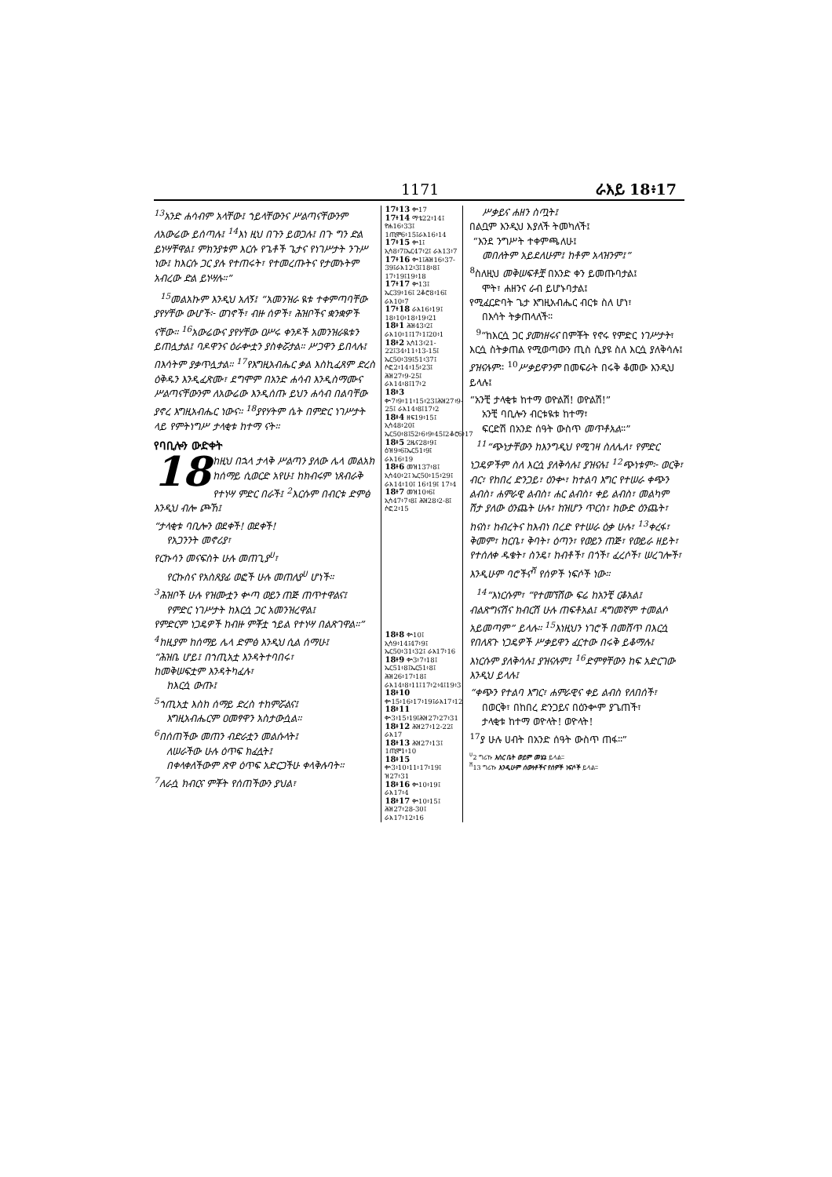1171 ራእይ 18፥17
<sup>13</sup> አንድ ሐሳብም አላቸው፤ ኀይላቸውንና ሥልጣናቸውንም ለአውሬው ይሰጣሉ፤ <sup>14</sup>እነ ዚህ በጉን ይወጋሉ፤ በጉ ግን ድል ይነሣቸዋል፤ ምክንያቱም እርሱ የጌቶች ጌታና የነገሥታት ንጉሥ ነው፤ ከእርሱ ጋር ያሉ የተጠሩት፣ የተመረጡትና የታመኑትም አብረው ድል ይነሣሉ።”
<sup>15</sup> መልአኩም እንዲህ አለኝ፤ “አመንዝራ ዪቱ ተቀምጣባቸው ያየሃቸው ውሆች፦ ወገኖች፣ ብዙ ሰዎች፣ ሕዝቦችና ቋንቋዎች ናቸው። <sup>16</sup>አውሬውና ያየሃቸው ዐሥሩ ቀንዶች አመንዝራዪቱን ይጠሏታል፤ ባዶዋንና ዕራቍቷን ያስቀሯታል። ሥጋዋን ይበላሉ፤ በእሳትም ያቃጥሏታል። <sup>17</sup>የእግዚአብሔር ቃል እስኪፈጸም ድረስ ዕቅዱን እንዲፈጽሙ፣ ደግሞም በአንድ ሐሳብ እንዲስማሙና ሥልጣናቸውንም ለአውሬው እንዲሰጡ ይህን ሐሳብ በልባቸው ያኖረ እግዚአብሔር ነውና። <sup>18</sup>ያየሃትም ሴት በምድር ነገሥታት ላይ የምትነግሥ ታላቂቱ ከተማ ናት።
የባቢሎን ውድቀት
18 ከዚህ በኋላ ታላቅ ሥልጣን ያለው ሌላ መልአክ ከሰማይ ሲወርድ አየሁ፤ ከክብሩም ነጸብራቅ የተነሣ ምድር በራች፤ <sup>2</sup>እርሱም በብርቱ ድምፅ እንዲህ ብሎ ጮኸ፤
“ታላቂቱ ባቢሎን ወደቀች! ወደቀች!
የአጋንንት መኖሪያ፣
የርኩሳን መናፍስት ሁሉ መጠጊያ<sup>ሀ</sup>፣
የርኩስና የአስጸያፊ ወፎች ሁሉ መጠለያ<sup>ሀ</sup> ሆነች።
<sup>3</sup> ሕዝቦች ሁሉ የዝሙቷን ቍጣ ወይን ጠጅ ጠጥተዋልና፤
የምድር ነገሥታት ከእርሷ ጋር አመንዝረዋል፤
የምድርም ነጋዴዎች ከብዙ ምቾቷ ኀይል የተነሣ በልጽገዋል።”
<sup>4</sup> ከዚያም ከሰማይ ሌላ ድምፅ እንዲህ ሲል ሰማሁ፤
“ሕዝቤ ሆይ፤ በኀጢአቷ እንዳትተባበሩ፣
ከመቅሠፍቷም እንዳትካፈሉ፣
ከእርሷ ውጡ፤
<sup>5</sup> ኀጢአቷ እስከ ሰማይ ድረስ ተከምሯልና፤
እግዚአብሔርም ዐመፃዋን አስታውሷል።
<sup>6</sup> በሰጠችው መጠን ብድራቷን መልሱላት፤
ለሠራችው ሁሉ ዕጥፍ ክፈሏት፤
በቀላቀለችውም ጽዋ ዕጥፍ አድርጋችሁ ቀላቅሉባት።
<sup>7</sup> ለራሷ ክብርና ምቾት የሰጠችውን ያህል፣
17፥13 ቍ17
17፥14 ማቴ22፥14፤ ዮሐ16፥33፤ 1ጢሞ6፥15፤ራእ16፥14
17፥15 ቍ1፤ ኢሳ8፥7፤ኤር47፥2፤ ራእ13፥7
17፥16 ቍ1፤ሕዝ16፥37-39፤ራእ12፥3፤18፥8፤ 17፥19፤19፥18
17፥17 ቍ13፤ ኤር39፥16፤ 2ቆሮ8፥16፤ ራእ10፥7
17፥18 ራእ16፥19፤ 18፥10፥18፥19፥21
18፥1 ሕዝ43፥2፤ ራእ10፥1፤17፥1፤20፥1
18፥2 ኢሳ13፥21-22፤34፥11፥13-15፤ ኤር50፥39፤51፥37፤ ሶፎ2፥14፥15፥23፤ ሕዝ27፥9-25፤ ራእ14፥8፤17፥2
18፥3 ቍ7፥9፥11፥15፥23፤ሕዝ27፥9-25፤ ራእ14፥8፤17፥2
18፥4 ዘፍ19፥15፤ ኢሳ48፥20፤ ኤር50፥8፤52፥6፥9፥45፤2ቆሮ6፥17
18፥5 2ዜና28፥9፤ ዕዝ9፥6፤ኤር51፥9፤ ራእ16፥19
18፥6 መዝ137፥8፤ ኢሳ40፥2፤ ኤር50፥15፥29፤ ራእ14፥10፤ 16፥19፤ 17፥4
18፥7 መዝ10፥6፤ ኢሳ47፥7፥8፤ ሕዝ28፥2-8፤ ሶፎ2፥15
18፥8 ቍ10፤ ኢሳ9፥14፤47፥9፤ ኤር50፥31፥32፤ ራእ17፥16
18፥9 ቍ3፥7፥18፤ ኤር51፥8፤ኤር51፥8፤ ሕዝ26፥17፥18፤ ራእ14፥8፥11፤17፥2፥4፤19፥3
18፥10 ቍ15፥16፥17፥19፤ራእ17፥12
18፥11 ቍ3፥15፥19፤ሕዝ27፥27፥31
18፥12 ሕዝ27፥12-22፤ ራእ17
18፥13 ሕዝ27፥13፤ 1ጢሞ1፥10
18፥15 ቍ3፥10፥11፥17፥19፤ ዝ27፥31
18፥16 ቍ10፥19፤ ራእ17፥4
18፥17 ቍ10፥15፤ ሕዝ27፥28-30፤ ራእ17፥12፥16
ሥቃይና ሐዘን ስጧት፤
በልቧም እንዲህ እያለች ትመካለች፤
“እንደ ንግሥት ተቀምጫለሁ፤
መበለትም አይደለሁም፤ ከቶም አላዝንም፤”
<sup>8</sup> ስለዚህ መቅሠፍቶቿ በአንድ ቀን ይመጡባታል፤
ሞት፣ ሐዘንና ራብ ይሆኑባታል፤
የሚፈርድባት ጌታ እግዚአብሔር ብርቱ ስለ ሆነ፣
በእሳት ትቃጠላለች።
<sup>9</sup> “ከእርሷ ጋር ያመነዘሩና በምቾት የኖሩ የምድር ነገሥታት፣ እርሷ ስትቃጠል የሚወጣውን ጢስ ሲያዩ ስለ እርሷ ያለቅሳሉ፤ ያዝናሉም። <sup>10</sup>ሥቃይዋንም በመፍራት በሩቅ ቆመው እንዲህ ይላሉ፤
“አንቺ ታላቂቱ ከተማ ወዮልሽ! ወዮልሽ!”
አንቺ ባቢሎን ብርቱዪቱ ከተማ፣
ፍርድሽ በአንድ ሰዓት ውስጥ መጥቶአል።”
<sup>11</sup> “ጭነታቸውን ከእንግዲህ የሚገዛ ስለሌለ፣ የምድር ነጋዴዎችም ስለ እርሷ ያለቅሳሉ፤ ያዝናሉ፤ <sup>12</sup>ጭነቱም፦ ወርቅ፣ ብር፣ የከበረ ድንጋይ፣ ዕንቍ፣ ከተልባ እግር የተሠራ ቀጭን ልብስ፣ ሐምራዊ ልብስ፣ ሐር ልብስ፣ ቀይ ልብስ፣ መልካም ሽታ ያለው ዕንጨት ሁሉ፣ ከዝሆን ጥርስ፣ ከውድ ዕንጨት፣ ከናስ፣ ከብረትና ከእብነ በረድ የተሠራ ዕቃ ሁሉ፣ <sup>13</sup>ቀረፋ፣ ቅመም፣ ከርቤ፣ ቅባት፣ ዕጣን፣ የወይን ጠጅ፣ የወይራ ዘይት፣ የተሰለቀ ዱቄት፣ ስንዴ፣ ከብቶች፣ በጎች፣ ፈረሶች፣ ሠረገሎች፣ እንዲሁም ባሮችና<sup>ሸ</sup> የሰዎች ነፍሶች ነው።
<sup>14</sup> “እነርሱም፣ “የተመኘሽው ፍሬ ከአንቺ ርቆአል፤ ብልጽግናሽና ክብርሽ ሁሉ ጠፍቶአል፤ ዳግመኛም ተመልሶ አይመጣም” ይላሉ። <sup>15</sup>እነዚህን ነገሮች በመሸጥ በእርሷ የበለጸጉ ነጋዴዎች ሥቃይዋን ፈርተው በሩቅ ይቆማሉ፤ እነርሱም ያለቅሳሉ፤ ያዝናሉም፤ <sup>16</sup>ድምፃቸውን ከፍ አድርገው እንዲህ ይላሉ፤
“ቀጭን የተልባ እግር፣ ሐምራዊና ቀይ ልብስ የለበሰች፣
በወርቅ፣ በከበረ ድንጋይና በዕንቍም ያጌጠች፣
ታላቂቱ ከተማ ወዮላት! ወዮላት!
<sup>17</sup> ያ ሁሉ ሀብት በአንድ ሰዓት ውስጥ ጠፋ።”
<sup>ሀ</sup>2 ግሪኩ እስር ቤት ወይም መሄኔ ይላል።
<sup>ሸ</sup>13 ግሪኩ እንዲሁም ሰውነቶችና የሰዎች ነፍሶች ይላል።